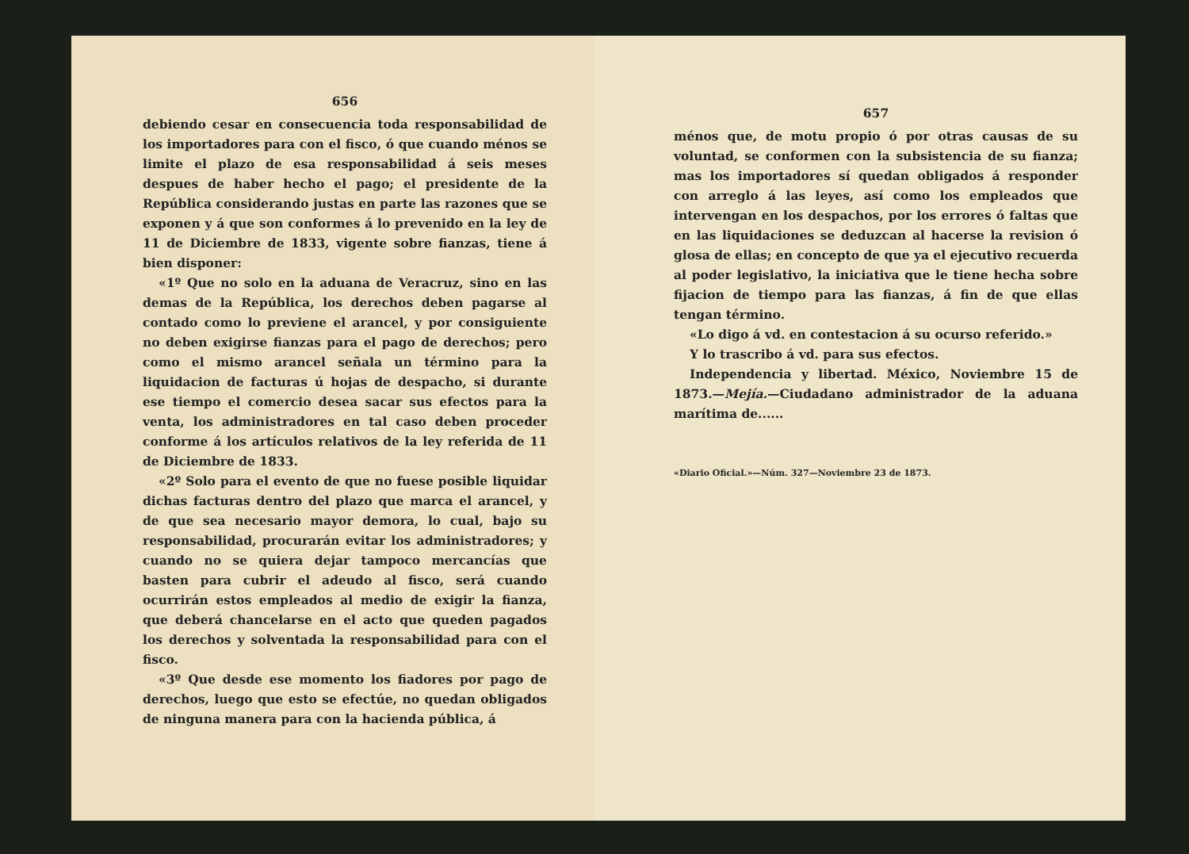656
debiendo cesar en consecuencia toda responsabilidad de los importadores para con el fisco, ó que cuando ménos se limite el plazo de esa responsabilidad á seis meses despues de haber hecho el pago; el presidente de la República considerando justas en parte las razones que se exponen y á que son conformes á lo prevenido en la ley de 11 de Diciembre de 1833, vigente sobre fianzas, tiene á bien disponer:
«1º Que no solo en la aduana de Veracruz, sino en las demas de la República, los derechos deben pagarse al contado como lo previene el arancel, y por consiguiente no deben exigirse fianzas para el pago de derechos; pero como el mismo arancel señala un término para la liquidacion de facturas ú hojas de despacho, si durante ese tiempo el comercio desea sacar sus efectos para la venta, los administradores en tal caso deben proceder conforme á los artículos relativos de la ley referida de 11 de Diciembre de 1833.
«2º Solo para el evento de que no fuese posible liquidar dichas facturas dentro del plazo que marca el arancel, y de que sea necesario mayor demora, lo cual, bajo su responsabilidad, procurarán evitar los administradores; y cuando no se quiera dejar tampoco mercancías que basten para cubrir el adeudo al fisco, será cuando ocurrirán estos empleados al medio de exigir la fianza, que deberá chancelarse en el acto que queden pagados los derechos y solventada la responsabilidad para con el fisco.
«3º Que desde ese momento los fiadores por pago de derechos, luego que esto se efectúe, no quedan obligados de ninguna manera para con la hacienda pública, á
657
ménos que, de motu propio ó por otras causas de su voluntad, se conformen con la subsistencia de su fianza; mas los importadores sí quedan obligados á responder con arreglo á las leyes, así como los empleados que intervengan en los despachos, por los errores ó faltas que en las liquidaciones se deduzcan al hacerse la revision ó glosa de ellas; en concepto de que ya el ejecutivo recuerda al poder legislativo, la iniciativa que le tiene hecha sobre fijacion de tiempo para las fianzas, á fin de que ellas tengan término.
«Lo digo á vd. en contestacion á su ocurso referido.»
Y lo trascribo á vd. para sus efectos.
Independencia y libertad. México, Noviembre 15 de 1873.—Mejía.—Ciudadano administrador de la aduana marítima de......
«Diario Oficial.»—Núm. 327—Noviembre 23 de 1873.